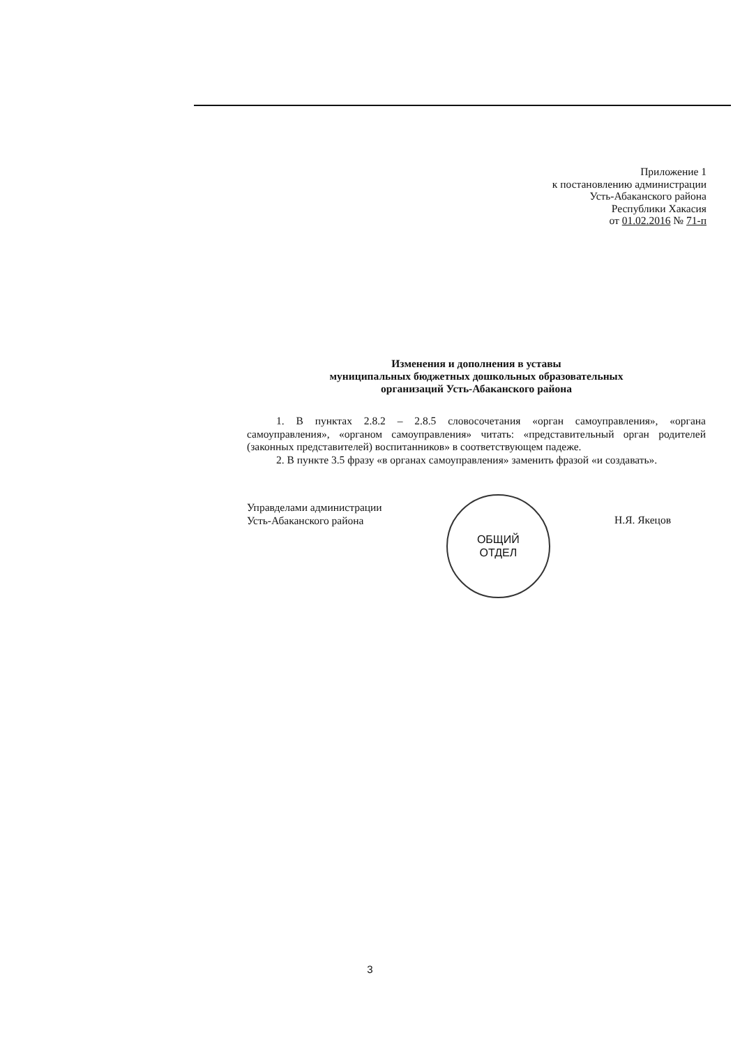Приложение 1
к постановлению администрации
Усть-Абаканского района
Республики Хакасия
от 01.02.2016 № 71-п
Изменения и дополнения в уставы
муниципальных бюджетных дошкольных образовательных
организаций Усть-Абаканского района
1. В пунктах 2.8.2 – 2.8.5 словосочетания «орган самоуправления», «органа самоуправления», «органом самоуправления» читать: «представительный орган родителей (законных представителей) воспитанников» в соответствующем падеже.
2. В пункте 3.5 фразу «в органах самоуправления» заменить фразой «и создавать».
Управделами администрации
Усть-Абаканского района
ОБЩИЙ
ОТДЕЛ
Н.Я. Якецов
3